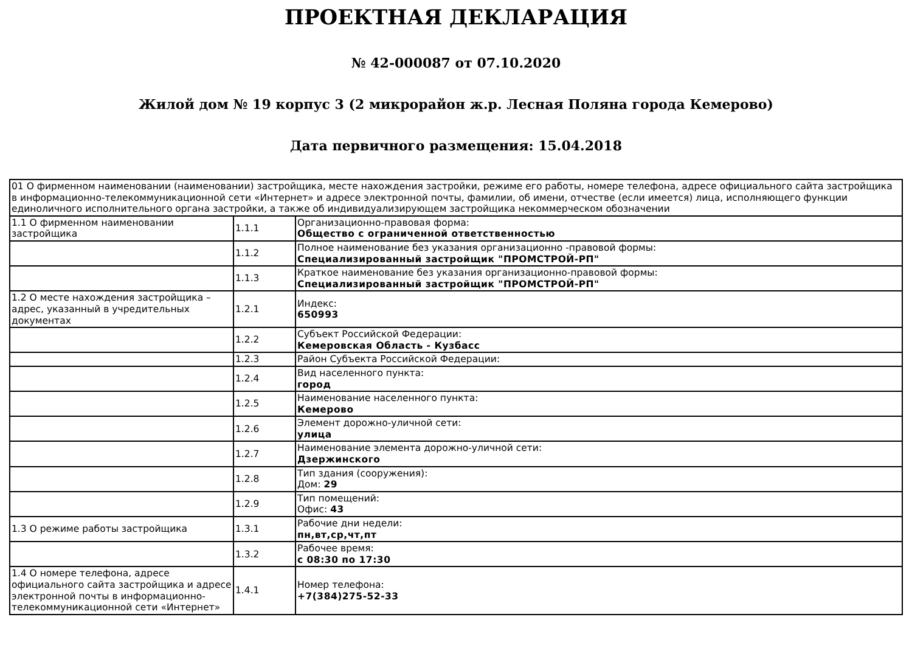ПРОЕКТНАЯ ДЕКЛАРАЦИЯ
№ 42-000087 от 07.10.2020
Жилой дом № 19 корпус 3 (2 микрорайон ж.р. Лесная Поляна города Кемерово)
Дата первичного размещения: 15.04.2018
| 01 О фирменном наименовании (наименовании) застройщика, месте нахождения застройки, режиме его работы, номере телефона, адресе официального сайта застройщика в информационно-телекоммуникационной сети «Интернет» и адресе электронной почты, фамилии, об имени, отчестве (если имеется) лица, исполняющего функции единоличного исполнительного органа застройки, а также об индивидуализирующем застройщика некоммерческом обозначении | | |
| 1.1 О фирменном наименовании застройщика | 1.1.1 | Организационно-правовая форма: Общество с ограниченной ответственностью |
| | 1.1.2 | Полное наименование без указания организационно -правовой формы: Специализированный застройщик "ПРОМСТРОЙ-РП" |
| | 1.1.3 | Краткое наименование без указания организационно-правовой формы: Специализированный застройщик "ПРОМСТРОЙ-РП" |
| 1.2 О месте нахождения застройщика – адрес, указанный в учредительных документах | 1.2.1 | Индекс: 650993 |
| | 1.2.2 | Субъект Российской Федерации: Кемеровская Область - Кузбасс |
| | 1.2.3 | Район Субъекта Российской Федерации: |
| | 1.2.4 | Вид населенного пункта: город |
| | 1.2.5 | Наименование населенного пункта: Кемерово |
| | 1.2.6 | Элемент дорожно-уличной сети: улица |
| | 1.2.7 | Наименование элемента дорожно-уличной сети: Дзержинского |
| | 1.2.8 | Тип здания (сооружения): Дом: 29 |
| | 1.2.9 | Тип помещений: Офис: 43 |
| 1.3 О режиме работы застройщика | 1.3.1 | Рабочие дни недели: пн,вт,ср,чт,пт |
| | 1.3.2 | Рабочее время: с 08:30 по 17:30 |
| 1.4 О номере телефона, адресе официального сайта застройщика и адресе электронной почты в информационно-телекоммуникационной сети «Интернет» | 1.4.1 | Номер телефона: +7(384)275-52-33 |